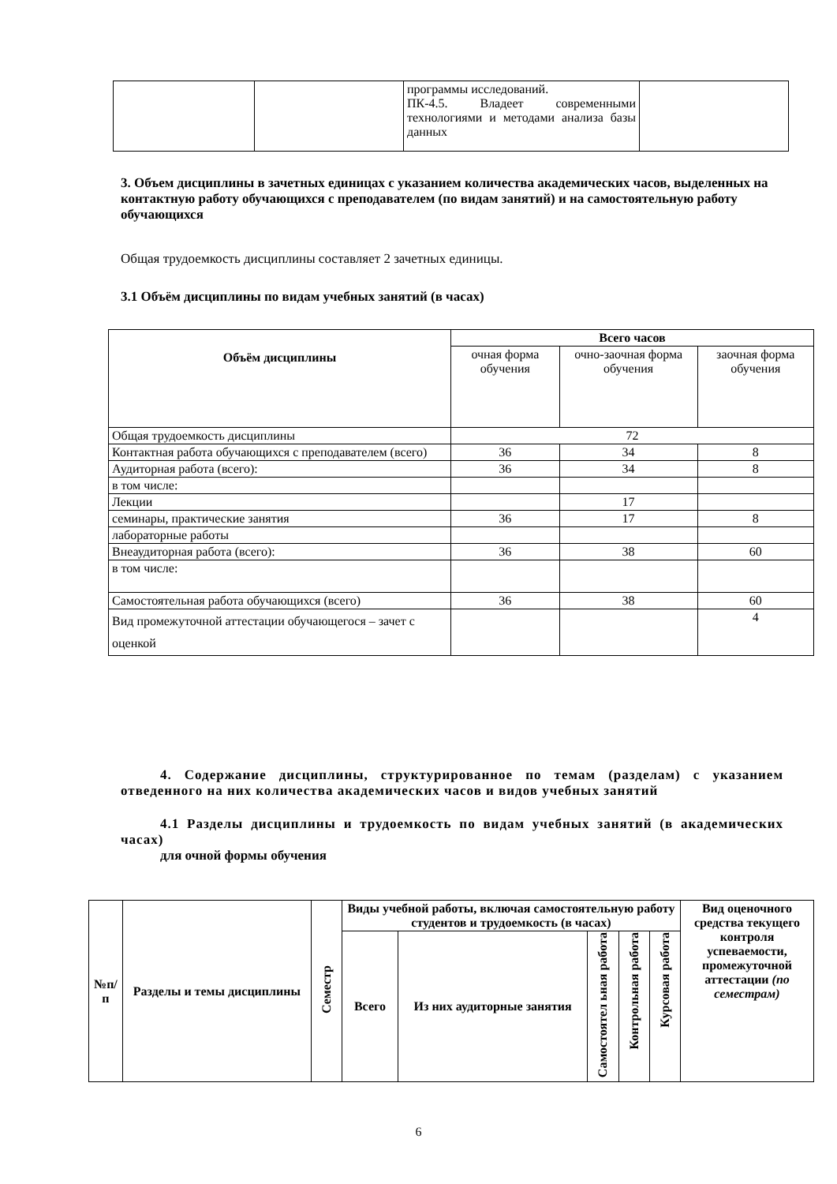| | | программы исследований. ПК-4.5. Владеет современными технологиями и методами анализа базы данных | |
3. Объем дисциплины в зачетных единицах с указанием количества академических часов, выделенных на контактную работу обучающихся с преподавателем (по видам занятий) и на самостоятельную работу обучающихся
Общая трудоемкость дисциплины составляет 2 зачетных единицы.
3.1 Объём дисциплины по видам учебных занятий (в часах)
| Объём дисциплины | Всего часов | | |
| --- | --- | --- | --- |
| | очная форма обучения | очно-заочная форма обучения | заочная форма обучения |
| Общая трудоемкость дисциплины | 72 | | |
| Контактная работа обучающихся с преподавателем (всего) | 36 | 34 | 8 |
| Аудиторная работа (всего): | 36 | 34 | 8 |
| в том числе: | | | |
| Лекции | | 17 | |
| семинары, практические занятия | 36 | 17 | 8 |
| лабораторные работы | | | |
| Внеаудиторная работа (всего): | 36 | 38 | 60 |
| в том числе: | | | |
| Самостоятельная работа обучающихся (всего) | 36 | 38 | 60 |
| Вид промежуточной аттестации обучающегося – зачет с оценкой | | | 4 |
4. Содержание дисциплины, структурированное по темам (разделам) с указанием отведенного на них количества академических часов и видов учебных занятий
4.1 Разделы дисциплины и трудоемкость по видам учебных занятий (в академических часах)
для очной формы обучения
| №п/п | Разделы и темы дисциплины | Семестр | Виды учебной работы, включая самостоятельную работу студентов и трудоемкость (в часах) | | | | | Вид оценочного средства текущего контроля успеваемости, промежуточной аттестации (по семестрам) |
| --- | --- | --- | --- | --- | --- | --- | --- | --- |
| | | | Всего | Из них аудиторные занятия | Самостоятел ьная работа | Контрольная работа | Курсовая работа | |
6